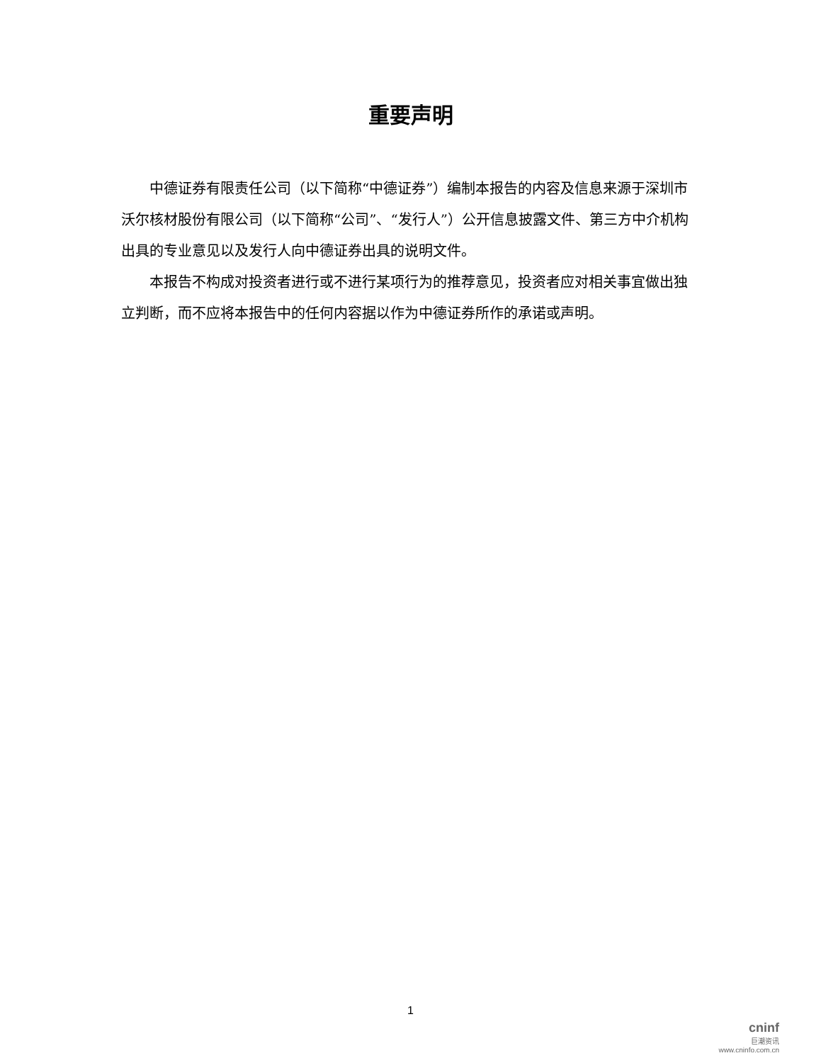重要声明
中德证券有限责任公司（以下简称“中德证券”）编制本报告的内容及信息来源于深圳市沃尔核材股份有限公司（以下简称“公司”、“发行人”）公开信息披露文件、第三方中介机构出具的专业意见以及发行人向中德证券出具的说明文件。
本报告不构成对投资者进行或不进行某项行为的推荐意见，投资者应对相关事宜做出独立判断，而不应将本报告中的任何内容据以作为中德证券所作的承诺或声明。
1
cninf
巨潮资讯
www.cninfo.com.cn